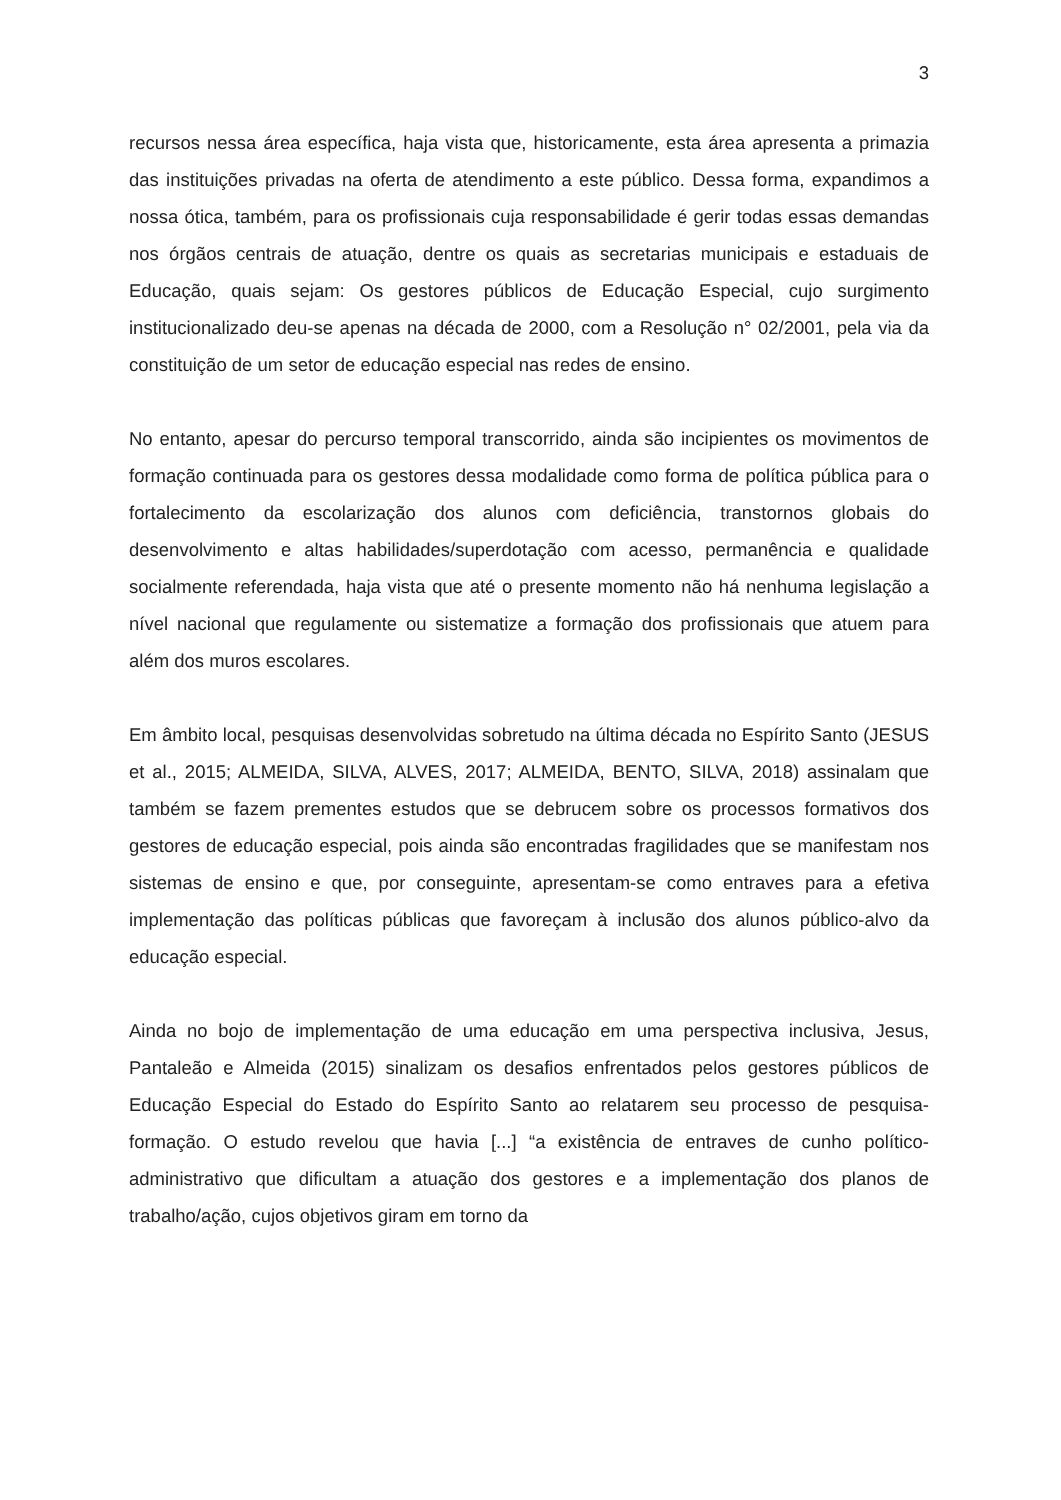3
recursos nessa área específica, haja vista que, historicamente, esta área apresenta a primazia das instituições privadas na oferta de atendimento a este público. Dessa forma, expandimos a nossa ótica, também, para os profissionais cuja responsabilidade é gerir todas essas demandas nos órgãos centrais de atuação, dentre os quais as secretarias municipais e estaduais de Educação, quais sejam: Os gestores públicos de Educação Especial, cujo surgimento institucionalizado deu-se apenas na década de 2000, com a Resolução n° 02/2001, pela via da constituição de um setor de educação especial nas redes de ensino.
No entanto, apesar do percurso temporal transcorrido, ainda são incipientes os movimentos de formação continuada para os gestores dessa modalidade como forma de política pública para o fortalecimento da escolarização dos alunos com deficiência, transtornos globais do desenvolvimento e altas habilidades/superdotação com acesso, permanência e qualidade socialmente referendada, haja vista que até o presente momento não há nenhuma legislação a nível nacional que regulamente ou sistematize a formação dos profissionais que atuem para além dos muros escolares.
Em âmbito local, pesquisas desenvolvidas sobretudo na última década no Espírito Santo (JESUS et al., 2015; ALMEIDA, SILVA, ALVES, 2017; ALMEIDA, BENTO, SILVA, 2018) assinalam que também se fazem prementes estudos que se debrucem sobre os processos formativos dos gestores de educação especial, pois ainda são encontradas fragilidades que se manifestam nos sistemas de ensino e que, por conseguinte, apresentam-se como entraves para a efetiva implementação das políticas públicas que favoreçam à inclusão dos alunos público-alvo da educação especial.
Ainda no bojo de implementação de uma educação em uma perspectiva inclusiva, Jesus, Pantaleão e Almeida (2015) sinalizam os desafios enfrentados pelos gestores públicos de Educação Especial do Estado do Espírito Santo ao relatarem seu processo de pesquisa-formação. O estudo revelou que havia [...] “a existência de entraves de cunho político-administrativo que dificultam a atuação dos gestores e a implementação dos planos de trabalho/ação, cujos objetivos giram em torno da